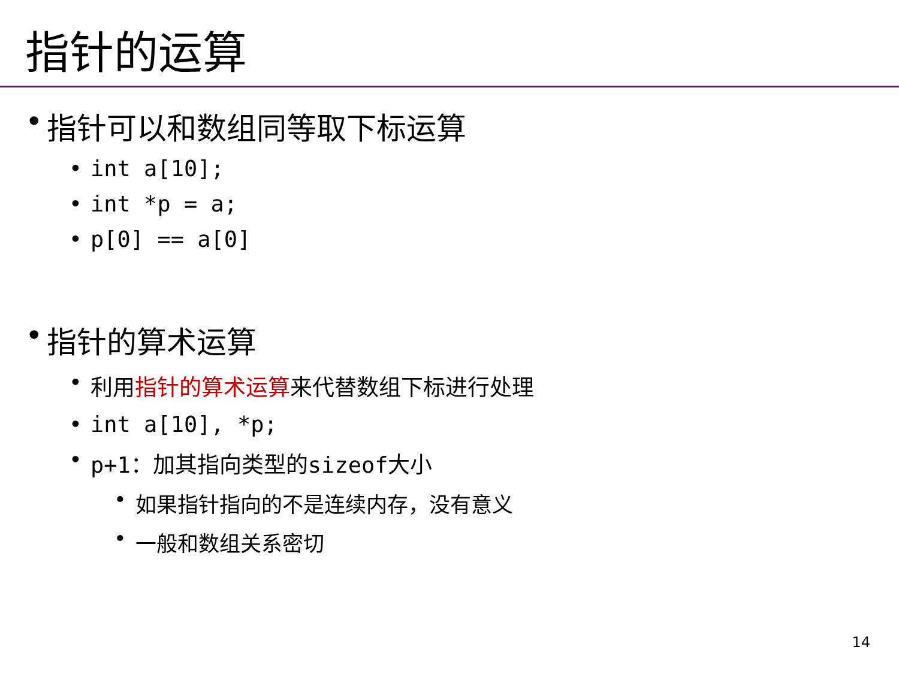指针的运算
• 指针可以和数组同等取下标运算
• int a[10];
• int *p = a;
• p[0] == a[0]
• 指针的算术运算
• 利用指针的算术运算来代替数组下标进行处理
• int a[10], *p;
• p+1：加其指向类型的sizeof大小
• 如果指针指向的不是连续内存，没有意义
• 一般和数组关系密切
14